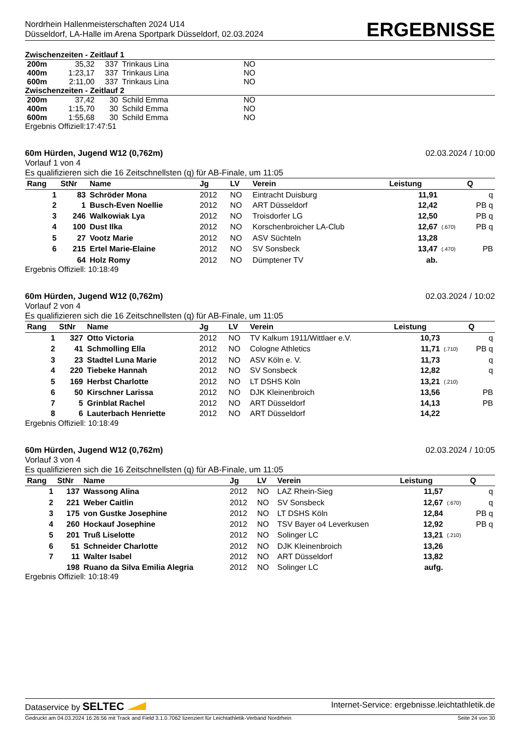Nordrhein Hallenmeisterschaften 2024 U14
Düsseldorf, LA-Halle im Arena Sportpark Düsseldorf, 02.03.2024
ERGEBNISSE
Zwischenzeiten - Zeitlauf 1
| 200m | 35,32 | 337 | Trinkaus Lina | NO |
| 400m | 1:23,17 | 337 | Trinkaus Lina | NO |
| 600m | 2:11,00 | 337 | Trinkaus Lina | NO |
Zwischenzeiten - Zeitlauf 2
| 200m | 37,42 | 30 | Schild Emma | NO |
| 400m | 1:15,70 | 30 | Schild Emma | NO |
| 600m | 1:55,68 | 30 | Schild Emma | NO |
Ergebnis Offiziell:17:47:51
60m Hürden, Jugend W12 (0,762m) 02.03.2024 / 10:00
Vorlauf 1 von 4
Es qualifizieren sich die 16 Zeitschnellsten (q) für AB-Finale, um 11:05
| Rang | StNr | Name | Jg | LV | Verein | Leistung | | Q |
| --- | --- | --- | --- | --- | --- | --- | --- | --- |
| 1 | 83 | Schröder Mona | 2012 | NO | Eintracht Duisburg | 11,91 | | q |
| 2 | 1 | Busch-Even Noellie | 2012 | NO | ART Düsseldorf | 12,42 | | PB q |
| 3 | 246 | Walkowiak Lya | 2012 | NO | Troisdorfer LG | 12,50 | | PB q |
| 4 | 100 | Dust Ilka | 2012 | NO | Korschenbroicher LA-Club | 12,67 | (.670) | PB q |
| 5 | 27 | Vootz Marie | 2012 | NO | ASV Süchteln | 13,28 | | |
| 6 | 215 | Ertel Marie-Elaine | 2012 | NO | SV Sonsbeck | 13,47 | (.470) | PB |
| | 64 | Holz Romy | 2012 | NO | Dümptener TV | ab. | | |
Ergebnis Offiziell: 10:18:49
60m Hürden, Jugend W12 (0,762m) 02.03.2024 / 10:02
Vorlauf 2 von 4
Es qualifizieren sich die 16 Zeitschnellsten (q) für AB-Finale, um 11:05
| Rang | StNr | Name | Jg | LV | Verein | Leistung | | Q |
| --- | --- | --- | --- | --- | --- | --- | --- | --- |
| 1 | 327 | Otto Victoria | 2012 | NO | TV Kalkum 1911/Wittlaer e.V. | 10,73 | | q |
| 2 | 41 | Schmolling Ella | 2012 | NO | Cologne Athletics | 11,71 | (.710) | PB q |
| 3 | 23 | Stadtel Luna Marie | 2012 | NO | ASV Köln e. V. | 11,73 | | q |
| 4 | 220 | Tiebeke Hannah | 2012 | NO | SV Sonsbeck | 12,82 | | q |
| 5 | 169 | Herbst Charlotte | 2012 | NO | LT DSHS Köln | 13,21 | (.210) | |
| 6 | 50 | Kirschner Larissa | 2012 | NO | DJK Kleinenbroich | 13,56 | | PB |
| 7 | 5 | Grinblat Rachel | 2012 | NO | ART Düsseldorf | 14,13 | | PB |
| 8 | 6 | Lauterbach Henriette | 2012 | NO | ART Düsseldorf | 14,22 | | |
Ergebnis Offiziell: 10:18:49
60m Hürden, Jugend W12 (0,762m) 02.03.2024 / 10:05
Vorlauf 3 von 4
Es qualifizieren sich die 16 Zeitschnellsten (q) für AB-Finale, um 11:05
| Rang | StNr | Name | Jg | LV | Verein | Leistung | | Q |
| --- | --- | --- | --- | --- | --- | --- | --- | --- |
| 1 | 137 | Wassong Alina | 2012 | NO | LAZ Rhein-Sieg | 11,57 | | q |
| 2 | 221 | Weber Caitlin | 2012 | NO | SV Sonsbeck | 12,67 | (.670) | q |
| 3 | 175 | von Gustke Josephine | 2012 | NO | LT DSHS Köln | 12,84 | | PB q |
| 4 | 260 | Hockauf Josephine | 2012 | NO | TSV Bayer o4 Leverkusen | 12,92 | | PB q |
| 5 | 201 | Truß Liselotte | 2012 | NO | Solinger LC | 13,21 | (.210) | |
| 6 | 51 | Schneider Charlotte | 2012 | NO | DJK Kleinenbroich | 13,26 | | |
| 7 | 11 | Walter Isabel | 2012 | NO | ART Düsseldorf | 13,82 | | |
| | 198 | Ruano da Silva Emilia Alegria | 2012 | NO | Solinger LC | aufg. | | |
Ergebnis Offiziell: 10:18:49
Dataservice by SELTEC Internet-Service: ergebnisse.leichtathletik.de
Gedruckt am 04.03.2024 16:26:56 mit Track and Field 3.1.0.7062 lizenziert für Leichtathletik-Verband Nordrhein Seite 24 von 30